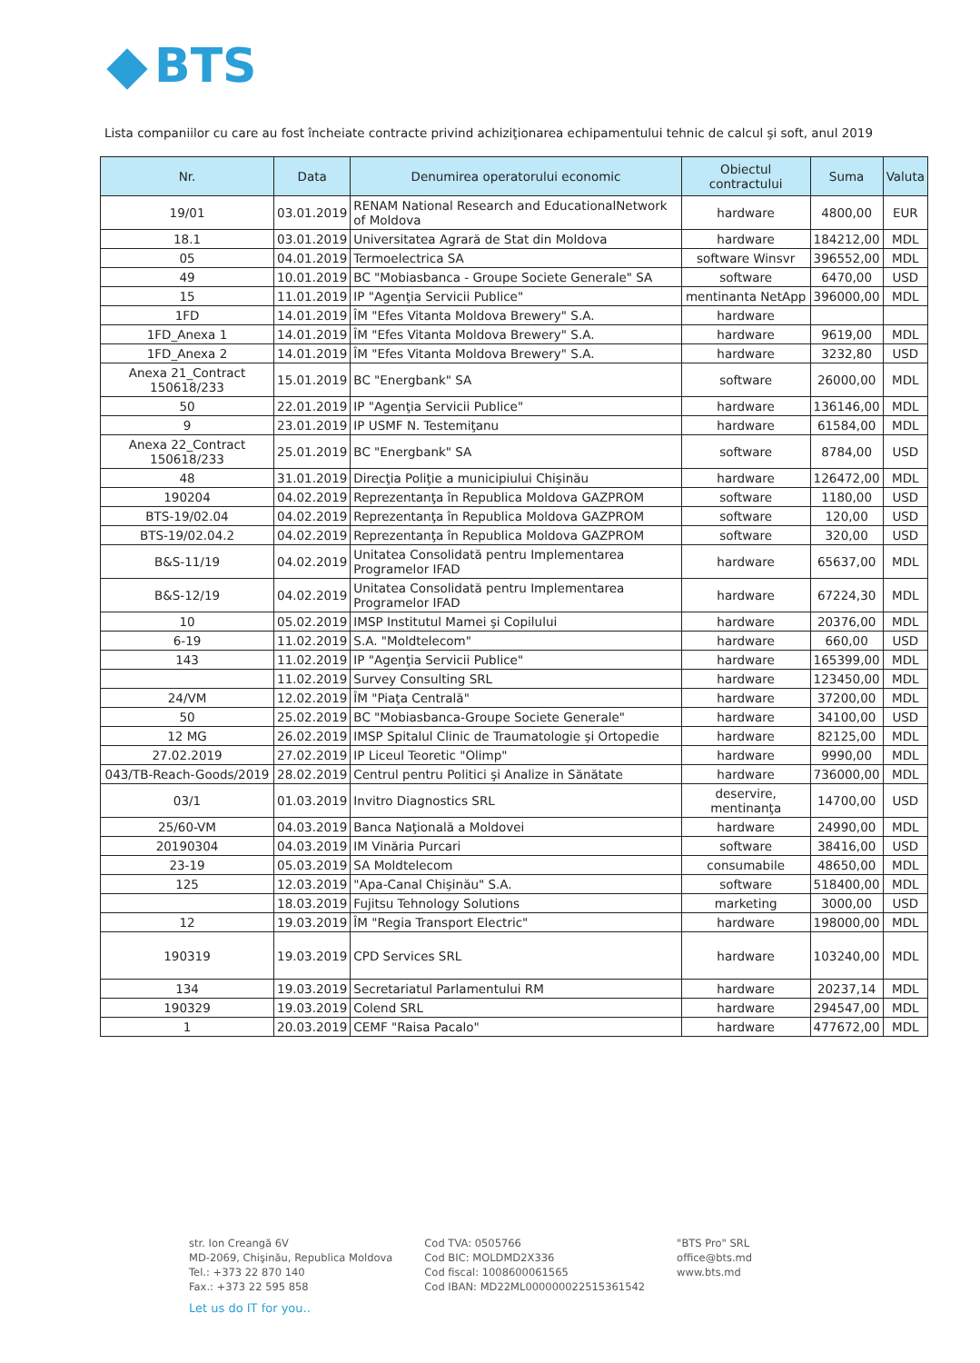BTS
Lista companiilor cu care au fost încheiate contracte privind achiziţionarea echipamentului tehnic de calcul şi soft, anul 2019
| Nr. | Data | Denumirea operatorului economic | Obiectul contractului | Suma | Valuta |
| --- | --- | --- | --- | --- | --- |
| 19/01 | 03.01.2019 | RENAM National Research and EducationalNetwork of Moldova | hardware | 4800,00 | EUR |
| 18.1 | 03.01.2019 | Universitatea Agrară de Stat din Moldova | hardware | 184212,00 | MDL |
| 05 | 04.01.2019 | Termoelectrica SA | software Winsvr | 396552,00 | MDL |
| 49 | 10.01.2019 | BC "Mobiasbanca - Groupe Societe Generale" SA | software | 6470,00 | USD |
| 15 | 11.01.2019 | IP "Agenţia Servicii Publice" | mentinanta NetApp | 396000,00 | MDL |
| 1FD | 14.01.2019 | ÎM "Efes Vitanta Moldova Brewery" S.A. | hardware | | |
| 1FD_Anexa 1 | 14.01.2019 | ÎM "Efes Vitanta Moldova Brewery" S.A. | hardware | 9619,00 | MDL |
| 1FD_Anexa 2 | 14.01.2019 | ÎM "Efes Vitanta Moldova Brewery" S.A. | hardware | 3232,80 | USD |
| Anexa 21_Contract 150618/233 | 15.01.2019 | BC "Energbank" SA | software | 26000,00 | MDL |
| 50 | 22.01.2019 | IP "Agenţia Servicii Publice" | hardware | 136146,00 | MDL |
| 9 | 23.01.2019 | IP USMF N. Testemiţanu | hardware | 61584,00 | MDL |
| Anexa 22_Contract 150618/233 | 25.01.2019 | BC "Energbank" SA | software | 8784,00 | USD |
| 48 | 31.01.2019 | Direcţia Poliţie a municipiului Chişinău | hardware | 126472,00 | MDL |
| 190204 | 04.02.2019 | Reprezentanţa în Republica Moldova GAZPROM | software | 1180,00 | USD |
| BTS-19/02.04 | 04.02.2019 | Reprezentanţa în Republica Moldova GAZPROM | software | 120,00 | USD |
| BTS-19/02.04.2 | 04.02.2019 | Reprezentanţa în Republica Moldova GAZPROM | software | 320,00 | USD |
| B&S-11/19 | 04.02.2019 | Unitatea Consolidată pentru Implementarea Programelor IFAD | hardware | 65637,00 | MDL |
| B&S-12/19 | 04.02.2019 | Unitatea Consolidată pentru Implementarea Programelor IFAD | hardware | 67224,30 | MDL |
| 10 | 05.02.2019 | IMSP Institutul Mamei şi Copilului | hardware | 20376,00 | MDL |
| 6-19 | 11.02.2019 | S.A. "Moldtelecom" | hardware | 660,00 | USD |
| 143 | 11.02.2019 | IP "Agenţia Servicii Publice" | hardware | 165399,00 | MDL |
| | 11.02.2019 | Survey Consulting SRL | hardware | 123450,00 | MDL |
| 24/VM | 12.02.2019 | ÎM "Piaţa Centrală" | hardware | 37200,00 | MDL |
| 50 | 25.02.2019 | BC "Mobiasbanca-Groupe Societe Generale" | hardware | 34100,00 | USD |
| 12 MG | 26.02.2019 | IMSP Spitalul Clinic de Traumatologie şi Ortopedie | hardware | 82125,00 | MDL |
| 27.02.2019 | 27.02.2019 | IP Liceul Teoretic "Olimp" | hardware | 9990,00 | MDL |
| 043/TB-Reach-Goods/2019 | 28.02.2019 | Centrul pentru Politici şi Analize in Sănătate | hardware | 736000,00 | MDL |
| 03/1 | 01.03.2019 | Invitro Diagnostics SRL | deservire, mentinanţa | 14700,00 | USD |
| 25/60-VM | 04.03.2019 | Banca Naţională a Moldovei | hardware | 24990,00 | MDL |
| 20190304 | 04.03.2019 | IM Vinăria Purcari | software | 38416,00 | USD |
| 23-19 | 05.03.2019 | SA Moldtelecom | consumabile | 48650,00 | MDL |
| 125 | 12.03.2019 | "Apa-Canal Chişinău" S.A. | software | 518400,00 | MDL |
| | 18.03.2019 | Fujitsu Tehnology Solutions | marketing | 3000,00 | USD |
| 12 | 19.03.2019 | ÎM "Regia Transport Electric" | hardware | 198000,00 | MDL |
| 190319 | 19.03.2019 | CPD Services SRL | hardware | 103240,00 | MDL |
| 134 | 19.03.2019 | Secretariatul Parlamentului RM | hardware | 20237,14 | MDL |
| 190329 | 19.03.2019 | Colend SRL | hardware | 294547,00 | MDL |
| 1 | 20.03.2019 | CEMF "Raisa Pacalo" | hardware | 477672,00 | MDL |
str. Ion Creangă 6V
MD-2069, Chişinău, Republica Moldova
Tel.: +373 22 870 140
Fax.: +373 22 595 858
Cod TVA: 0505766
Cod BIC: MOLDMD2X336
Cod fiscal: 1008600061565
Cod IBAN: MD22ML000000022515361542
"BTS Pro" SRL
office@bts.md
www.bts.md
Let us do IT for you..